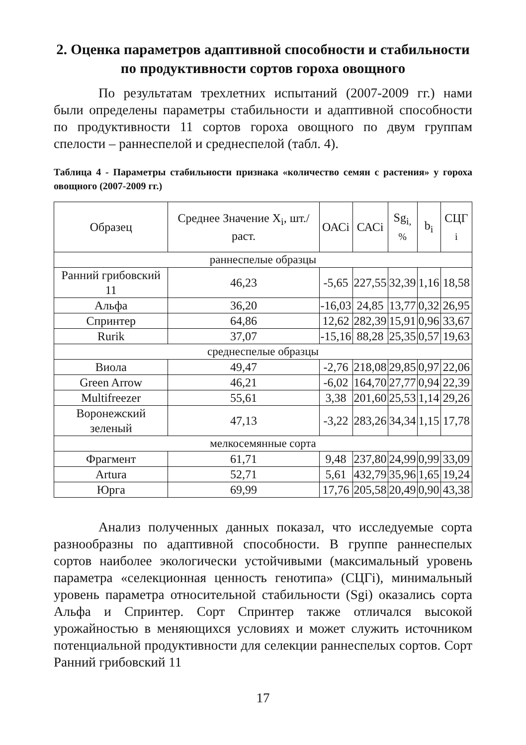2. Оценка параметров адаптивной способности и стабильности по продуктивности сортов гороха овощного
По результатам трехлетних испытаний (2007-2009 гг.) нами были определены параметры стабильности и адаптивной способности по продуктивности 11 сортов гороха овощного по двум группам спелости – раннеспелой и среднеспелой (табл. 4).
Таблица 4 - Параметры стабильности признака «количество семян с растения» у гороха овощного (2007-2009 гг.)
| Образец | Среднее Значение X<sub>i</sub>, шт./раст. | ОАСi | САСi | Sg<sub>i,</sub> % | b<sub>i</sub> | СЦГ <sub>i</sub> |
| --- | --- | --- | --- | --- | --- | --- |
| раннеспелые образцы | | | | | | |
| Ранний грибовский 11 | 46,23 | -5,65 | 227,55 | 32,39 | 1,16 | 18,58 |
| Альфа | 36,20 | -16,03 | 24,85 | 13,77 | 0,32 | 26,95 |
| Спринтер | 64,86 | 12,62 | 282,39 | 15,91 | 0,96 | 33,67 |
| Rurik | 37,07 | -15,16 | 88,28 | 25,35 | 0,57 | 19,63 |
| среднеспелые образцы | | | | | | |
| Виола | 49,47 | -2,76 | 218,08 | 29,85 | 0,97 | 22,06 |
| Green Arrow | 46,21 | -6,02 | 164,70 | 27,77 | 0,94 | 22,39 |
| Multifreezer | 55,61 | 3,38 | 201,60 | 25,53 | 1,14 | 29,26 |
| Воронежский зеленый | 47,13 | -3,22 | 283,26 | 34,34 | 1,15 | 17,78 |
| мелкосемянные сорта | | | | | | |
| Фрагмент | 61,71 | 9,48 | 237,80 | 24,99 | 0,99 | 33,09 |
| Artura | 52,71 | 5,61 | 432,79 | 35,96 | 1,65 | 19,24 |
| Юрга | 69,99 | 17,76 | 205,58 | 20,49 | 0,90 | 43,38 |
Анализ полученных данных показал, что исследуемые сорта разнообразны по адаптивной способности. В группе раннеспелых сортов наиболее экологически устойчивыми (максимальный уровень параметра «селекционная ценность генотипа» (СЦГi), минимальный уровень параметра относительной стабильности (Sgi) оказались сорта Альфа и Спринтер. Сорт Спринтер также отличался высокой урожайностью в меняющихся условиях и может служить источником потенциальной продуктивности для селекции раннеспелых сортов. Сорт Ранний грибовский 11
17